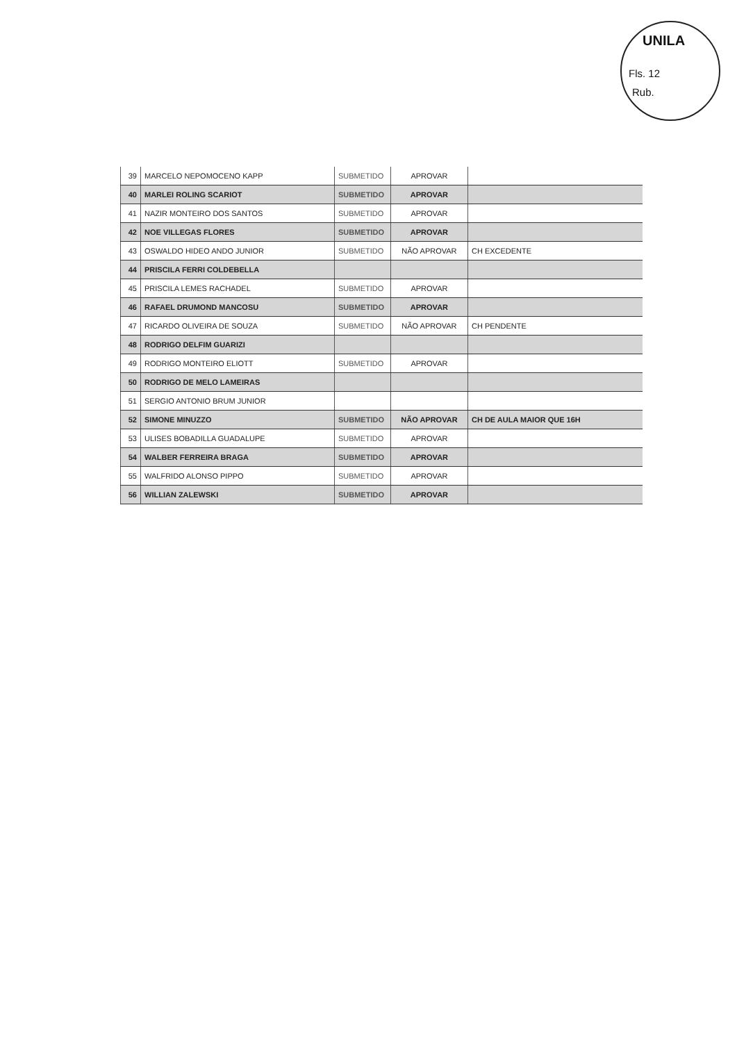UNILA
Fls. 12
Rub.
| 39 | MARCELO NEPOMOCENO KAPP | SUBMETIDO | APROVAR | |
| 40 | MARLEI ROLING SCARIOT | SUBMETIDO | APROVAR | |
| 41 | NAZIR MONTEIRO DOS SANTOS | SUBMETIDO | APROVAR | |
| 42 | NOE VILLEGAS FLORES | SUBMETIDO | APROVAR | |
| 43 | OSWALDO HIDEO ANDO JUNIOR | SUBMETIDO | NÃO APROVAR | CH EXCEDENTE |
| 44 | PRISCILA FERRI COLDEBELLA | | | |
| 45 | PRISCILA LEMES RACHADEL | SUBMETIDO | APROVAR | |
| 46 | RAFAEL DRUMOND MANCOSU | SUBMETIDO | APROVAR | |
| 47 | RICARDO OLIVEIRA DE SOUZA | SUBMETIDO | NÃO APROVAR | CH PENDENTE |
| 48 | RODRIGO DELFIM GUARIZI | | | |
| 49 | RODRIGO MONTEIRO ELIOTT | SUBMETIDO | APROVAR | |
| 50 | RODRIGO DE MELO LAMEIRAS | | | |
| 51 | SERGIO ANTONIO BRUM JUNIOR | | | |
| 52 | SIMONE MINUZZO | SUBMETIDO | NÃO APROVAR | CH DE AULA MAIOR QUE 16H |
| 53 | ULISES BOBADILLA GUADALUPE | SUBMETIDO | APROVAR | |
| 54 | WALBER FERREIRA BRAGA | SUBMETIDO | APROVAR | |
| 55 | WALFRIDO ALONSO PIPPO | SUBMETIDO | APROVAR | |
| 56 | WILLIAN ZALEWSKI | SUBMETIDO | APROVAR | |